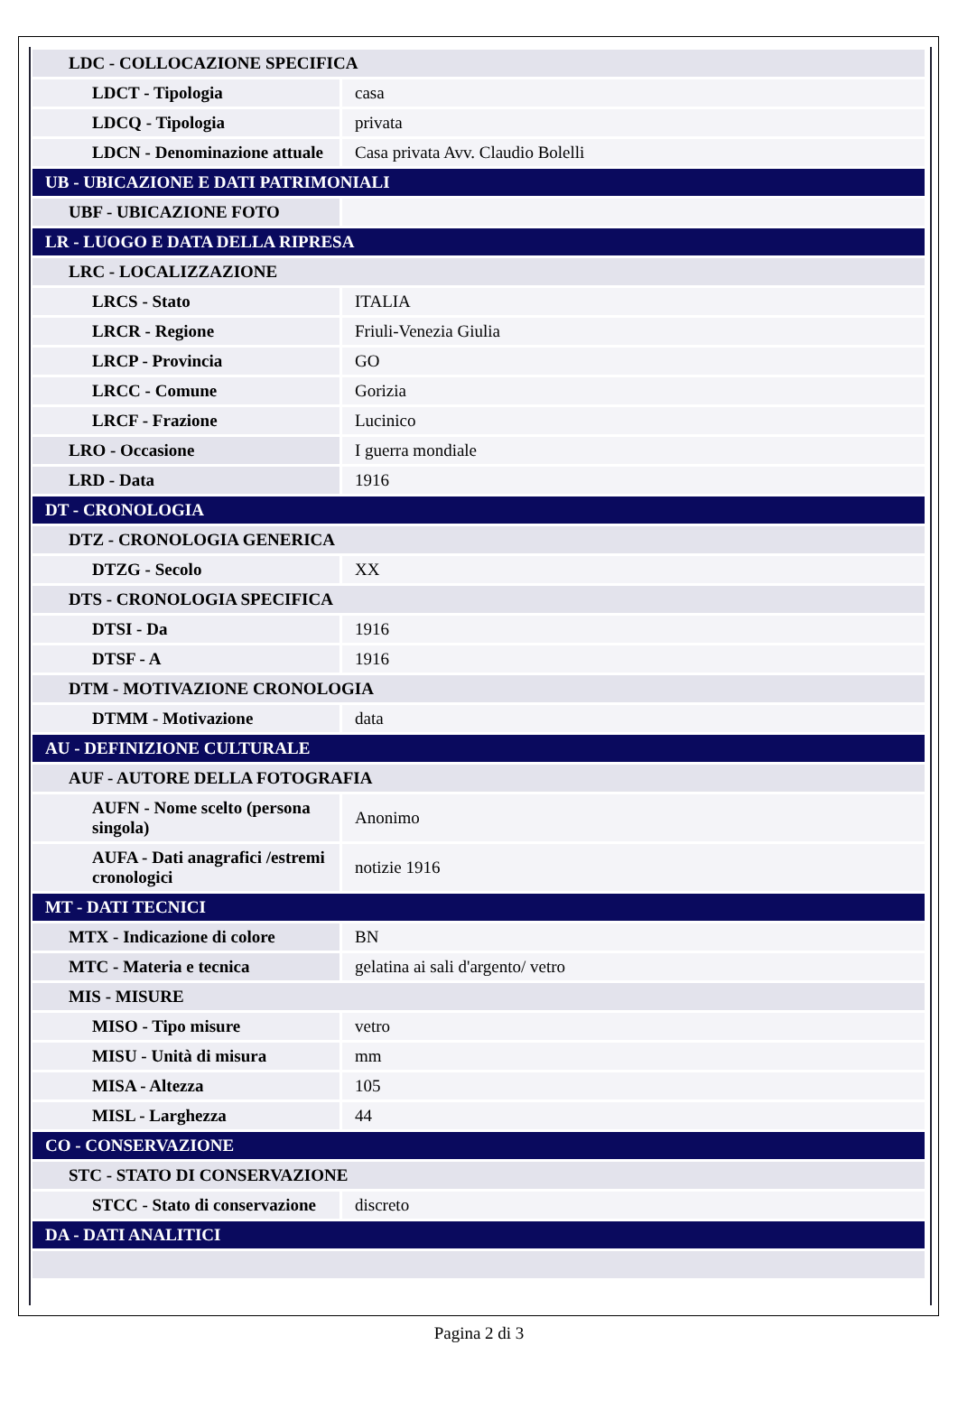| LDC - COLLOCAZIONE SPECIFICA | |
| LDCT - Tipologia | casa |
| LDCQ - Tipologia | privata |
| LDCN - Denominazione attuale | Casa privata Avv. Claudio Bolelli |
| UB - UBICAZIONE E DATI PATRIMONIALI | |
| UBF - UBICAZIONE FOTO | |
| LR - LUOGO E DATA DELLA RIPRESA | |
| LRC - LOCALIZZAZIONE | |
| LRCS - Stato | ITALIA |
| LRCR - Regione | Friuli-Venezia Giulia |
| LRCP - Provincia | GO |
| LRCC - Comune | Gorizia |
| LRCF - Frazione | Lucinico |
| LRO - Occasione | I guerra mondiale |
| LRD - Data | 1916 |
| DT - CRONOLOGIA | |
| DTZ - CRONOLOGIA GENERICA | |
| DTZG - Secolo | XX |
| DTS - CRONOLOGIA SPECIFICA | |
| DTSI - Da | 1916 |
| DTSF - A | 1916 |
| DTM - MOTIVAZIONE CRONOLOGIA | |
| DTMM - Motivazione | data |
| AU - DEFINIZIONE CULTURALE | |
| AUF - AUTORE DELLA FOTOGRAFIA | |
| AUFN - Nome scelto (persona singola) | Anonimo |
| AUFA - Dati anagrafici /estremi cronologici | notizie 1916 |
| MT - DATI TECNICI | |
| MTX - Indicazione di colore | BN |
| MTC - Materia e tecnica | gelatina ai sali d'argento/ vetro |
| MIS - MISURE | |
| MISO - Tipo misure | vetro |
| MISU - Unità di misura | mm |
| MISA - Altezza | 105 |
| MISL - Larghezza | 44 |
| CO - CONSERVAZIONE | |
| STC - STATO DI CONSERVAZIONE | |
| STCC - Stato di conservazione | discreto |
| DA - DATI ANALITICI | |
Pagina 2 di 3